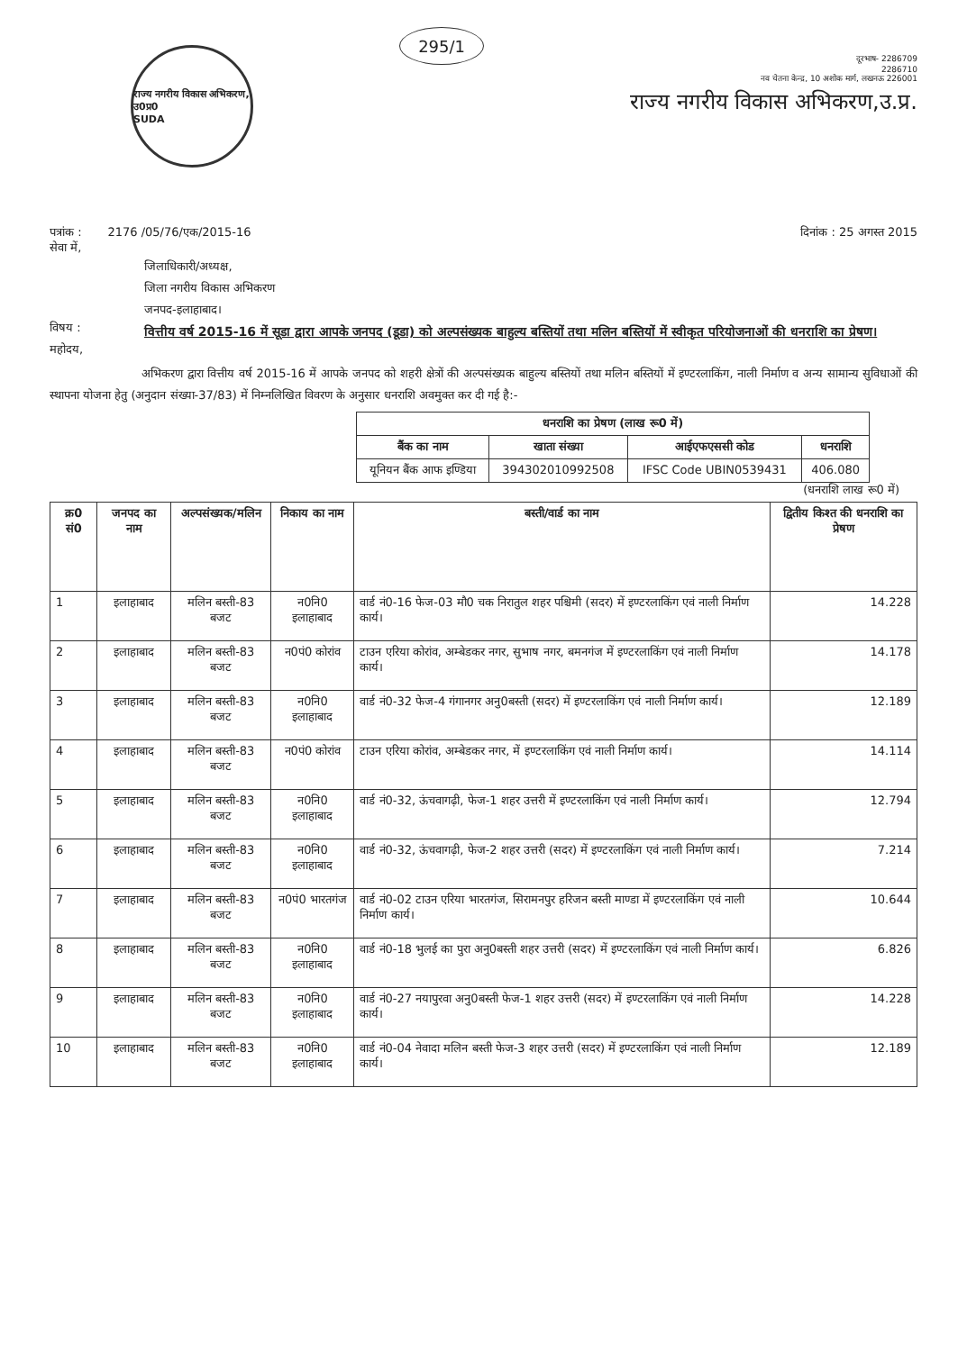राज्य नगरीय विकास अभिकरण, उ0प्र0
SUDA
295/1
दूरभाष- 2286709
2286710
नव चेतना केन्द्र, 10 अशोक मार्ग, लखनऊ 226001
राज्य नगरीय विकास अभिकरण,उ.प्र.
पत्रांक : 2176 /05/76/एक/2015-16
दिनांक : 25 अगस्त 2015
सेवा में,
जिलाधिकारी/अध्यक्ष,
जिला नगरीय विकास अभिकरण
जनपद-इलाहाबाद।
विषय : वित्तीय वर्ष 2015-16 में सूडा द्वारा आपके जनपद (डूडा) को अल्पसंख्यक बाहुल्य बस्तियों तथा मलिन बस्तियों में स्वीकृत परियोजनाओं की धनराशि का प्रेषण।
महोदय,
अभिकरण द्वारा वित्तीय वर्ष 2015-16 में आपके जनपद को शहरी क्षेत्रों की अल्पसंख्यक बाहुल्य बस्तियों तथा मलिन बस्तियों में इण्टरलाकिंग, नाली निर्माण व अन्य सामान्य सुविधाओं की स्थापना योजना हेतु (अनुदान संख्या-37/83) में निम्नलिखित विवरण के अनुसार धनराशि अवमुक्त कर दी गई है:-
| धनराशि का प्रेषण (लाख रू0 में) | | | |
| --- | --- | --- | --- |
| बैंक का नाम | खाता संख्या | आईएफएससी कोड | धनराशि |
| यूनियन बैंक आफ इण्डिया | 394302010992508 | IFSC Code UBIN0539431 | 406.080 |
(धनराशि लाख रू0 में)
| क्र0 सं0 | जनपद का नाम | अल्पसंख्यक/मलिन | निकाय का नाम | बस्ती/वार्ड का नाम | द्वितीय किश्त की धनराशि का प्रेषण |
| --- | --- | --- | --- | --- | --- |
| 1 | इलाहाबाद | मलिन बस्ती-83 बजट | न0नि0 इलाहाबाद | वार्ड नं0-16 फेज-03 मौ0 चक निरातुल शहर पश्चिमी (सदर) में इण्टरलाकिंग एवं नाली निर्माण कार्य। | 14.228 |
| 2 | इलाहाबाद | मलिन बस्ती-83 बजट | न0पं0 कोरांव | टाउन एरिया कोरांव, अम्बेडकर नगर, सुभाष नगर, बमनगंज में इण्टरलाकिंग एवं नाली निर्माण कार्य। | 14.178 |
| 3 | इलाहाबाद | मलिन बस्ती-83 बजट | न0नि0 इलाहाबाद | वार्ड नं0-32 फेज-4 गंगानगर अनु0बस्ती (सदर) में इण्टरलाकिंग एवं नाली निर्माण कार्य। | 12.189 |
| 4 | इलाहाबाद | मलिन बस्ती-83 बजट | न0पं0 कोरांव | टाउन एरिया कोरांव, अम्बेडकर नगर, में इण्टरलाकिंग एवं नाली निर्माण कार्य। | 14.114 |
| 5 | इलाहाबाद | मलिन बस्ती-83 बजट | न0नि0 इलाहाबाद | वार्ड नं0-32, ऊंचवागढ़ी, फेज-1 शहर उत्तरी में इण्टरलाकिंग एवं नाली निर्माण कार्य। | 12.794 |
| 6 | इलाहाबाद | मलिन बस्ती-83 बजट | न0नि0 इलाहाबाद | वार्ड नं0-32, ऊंचवागढ़ी, फेज-2 शहर उत्तरी (सदर) में इण्टरलाकिंग एवं नाली निर्माण कार्य। | 7.214 |
| 7 | इलाहाबाद | मलिन बस्ती-83 बजट | न0पं0 भारतगंज | वार्ड नं0-02 टाउन एरिया भारतगंज, सिरामनपुर हरिजन बस्ती माण्डा में इण्टरलाकिंग एवं नाली निर्माण कार्य। | 10.644 |
| 8 | इलाहाबाद | मलिन बस्ती-83 बजट | न0नि0 इलाहाबाद | वार्ड नं0-18 भुलई का पुरा अनु0बस्ती शहर उत्तरी (सदर) में इण्टरलाकिंग एवं नाली निर्माण कार्य। | 6.826 |
| 9 | इलाहाबाद | मलिन बस्ती-83 बजट | न0नि0 इलाहाबाद | वार्ड नं0-27 नयापुरवा अनु0बस्ती फेज-1 शहर उत्तरी (सदर) में इण्टरलाकिंग एवं नाली निर्माण कार्य। | 14.228 |
| 10 | इलाहाबाद | मलिन बस्ती-83 बजट | न0नि0 इलाहाबाद | वार्ड नं0-04 नेवादा मलिन बस्ती फेज-3 शहर उत्तरी (सदर) में इण्टरलाकिंग एवं नाली निर्माण कार्य। | 12.189 |